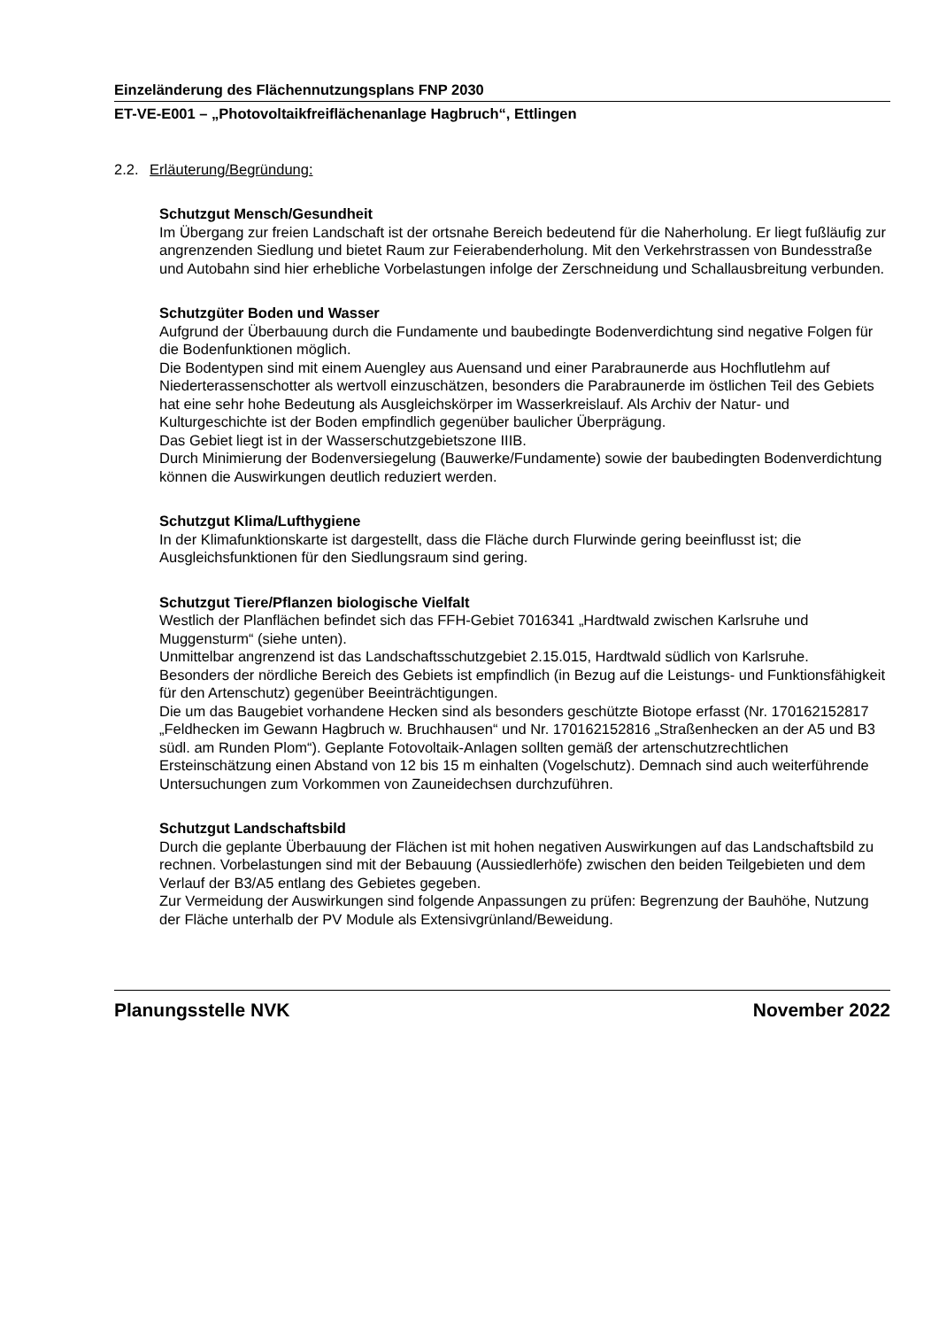Einzeländerung des Flächennutzungsplans FNP 2030
ET-VE-E001 – „Photovoltaikfreiflächenanlage Hagbruch“, Ettlingen
2.2. Erläuterung/Begründung:
Schutzgut Mensch/Gesundheit
Im Übergang zur freien Landschaft ist der ortsnahe Bereich bedeutend für die Naherholung. Er liegt fußläufig zur angrenzenden Siedlung und bietet Raum zur Feierabenderholung. Mit den Verkehrstrassen von Bundesstraße und Autobahn sind hier erhebliche Vorbelastungen infolge der Zerschneidung und Schallausbreitung verbunden.
Schutzgüter Boden und Wasser
Aufgrund der Überbauung durch die Fundamente und baubedingte Bodenverdichtung sind negative Folgen für die Bodenfunktionen möglich.
Die Bodentypen sind mit einem Auengley aus Auensand und einer Parabraunerde aus Hochflutlehm auf Niederterassenschotter als wertvoll einzuschätzen, besonders die Parabraunerde im östlichen Teil des Gebiets hat eine sehr hohe Bedeutung als Ausgleichskörper im Wasserkreislauf. Als Archiv der Natur- und Kulturgeschichte ist der Boden empfindlich gegenüber baulicher Überprägung.
Das Gebiet liegt ist in der Wasserschutzgebietszone IIIB.
Durch Minimierung der Bodenversiegelung (Bauwerke/Fundamente) sowie der baubedingten Bodenverdichtung können die Auswirkungen deutlich reduziert werden.
Schutzgut Klima/Lufthygiene
In der Klimafunktionskarte ist dargestellt, dass die Fläche durch Flurwinde gering beeinflusst ist; die Ausgleichsfunktionen für den Siedlungsraum sind gering.
Schutzgut Tiere/Pflanzen biologische Vielfalt
Westlich der Planflächen befindet sich das FFH-Gebiet 7016341 „Hardtwald zwischen Karlsruhe und Muggensturm“ (siehe unten).
Unmittelbar angrenzend ist das Landschaftsschutzgebiet 2.15.015, Hardtwald südlich von Karlsruhe.
Besonders der nördliche Bereich des Gebiets ist empfindlich (in Bezug auf die Leistungs- und Funktionsfähigkeit für den Artenschutz) gegenüber Beeinträchtigungen.
Die um das Baugebiet vorhandene Hecken sind als besonders geschützte Biotope erfasst (Nr. 170162152817 „Feldhecken im Gewann Hagbruch w. Bruchhausen“ und Nr. 170162152816 „Straßenhecken an der A5 und B3 südl. am Runden Plom“). Geplante Fotovoltaik-Anlagen sollten gemäß der artenschutzrechtlichen Ersteinschätzung einen Abstand von 12 bis 15 m einhalten (Vogelschutz). Demnach sind auch weiterführende Untersuchungen zum Vorkommen von Zauneidechsen durchzuführen.
Schutzgut Landschaftsbild
Durch die geplante Überbauung der Flächen ist mit hohen negativen Auswirkungen auf das Landschaftsbild zu rechnen. Vorbelastungen sind mit der Bebauung (Aussiedlerhöfe) zwischen den beiden Teilgebieten und dem Verlauf der B3/A5 entlang des Gebietes gegeben.
Zur Vermeidung der Auswirkungen sind folgende Anpassungen zu prüfen: Begrenzung der Bauhöhe, Nutzung der Fläche unterhalb der PV Module als Extensivgrünland/Beweidung.
Planungsstelle NVK November 2022